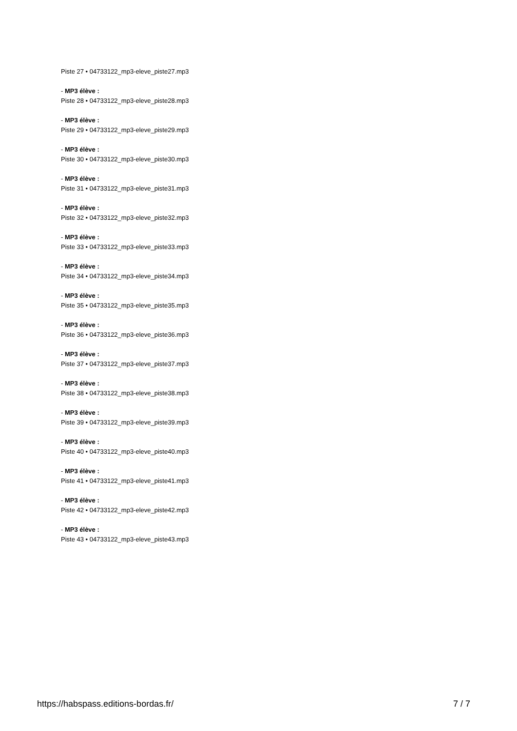Piste 27 • 04733122_mp3-eleve_piste27.mp3
- MP3 élève :
Piste 28 • 04733122_mp3-eleve_piste28.mp3
- MP3 élève :
Piste 29 • 04733122_mp3-eleve_piste29.mp3
- MP3 élève :
Piste 30 • 04733122_mp3-eleve_piste30.mp3
- MP3 élève :
Piste 31 • 04733122_mp3-eleve_piste31.mp3
- MP3 élève :
Piste 32 • 04733122_mp3-eleve_piste32.mp3
- MP3 élève :
Piste 33 • 04733122_mp3-eleve_piste33.mp3
- MP3 élève :
Piste 34 • 04733122_mp3-eleve_piste34.mp3
- MP3 élève :
Piste 35 • 04733122_mp3-eleve_piste35.mp3
- MP3 élève :
Piste 36 • 04733122_mp3-eleve_piste36.mp3
- MP3 élève :
Piste 37 • 04733122_mp3-eleve_piste37.mp3
- MP3 élève :
Piste 38 • 04733122_mp3-eleve_piste38.mp3
- MP3 élève :
Piste 39 • 04733122_mp3-eleve_piste39.mp3
- MP3 élève :
Piste 40 • 04733122_mp3-eleve_piste40.mp3
- MP3 élève :
Piste 41 • 04733122_mp3-eleve_piste41.mp3
- MP3 élève :
Piste 42 • 04733122_mp3-eleve_piste42.mp3
- MP3 élève :
Piste 43 • 04733122_mp3-eleve_piste43.mp3
https://habspass.editions-bordas.fr/ 7 / 7